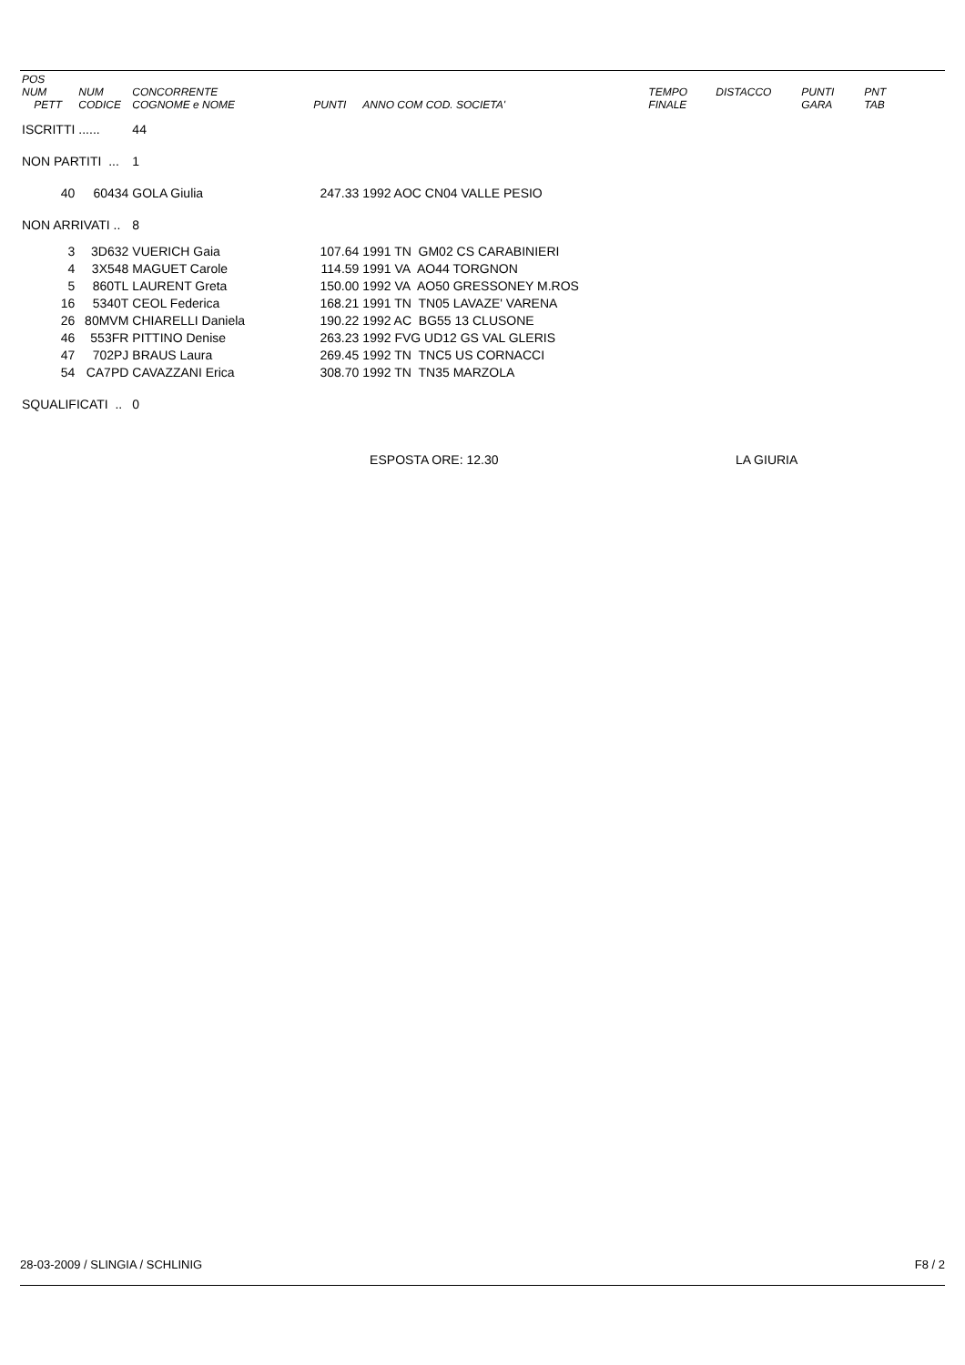| POS NUM PETT | NUM CODICE | CONCORRENTE COGNOME e NOME | PUNTI | ANNO COM COD. SOCIETA' | TEMPO FINALE | DISTACCO | PUNTI GARA | PNT TAB |
| --- | --- | --- | --- | --- | --- | --- | --- | --- |
| ISCRITTI | ...... | 44 | | | | | | |
| NON PARTITI ... | | 1 | | | | | | |
| 40 | 60434 | GOLA Giulia | 247.33 | 1992 AOC CN04 VALLE PESIO | | | | |
| NON ARRIVATI .. | | 8 | | | | | | |
| 3 | 3D632 | VUERICH Gaia | 107.64 | 1991 TN GM02 CS CARABINIERI | | | | |
| 4 | 3X548 | MAGUET Carole | 114.59 | 1991 VA AO44 TORGNON | | | | |
| 5 | 860TL | LAURENT Greta | 150.00 | 1992 VA AO50 GRESSONEY M.ROS | | | | |
| 16 | 5340T | CEOL Federica | 168.21 | 1991 TN TN05 LAVAZE' VARENA | | | | |
| 26 | 80MVM | CHIARELLI Daniela | 190.22 | 1992 AC BG55 13 CLUSONE | | | | |
| 46 | 553FR | PITTINO Denise | 263.23 | 1992 FVG UD12 GS VAL GLERIS | | | | |
| 47 | 702PJ | BRAUS Laura | 269.45 | 1992 TN TNC5 US CORNACCI | | | | |
| 54 | CA7PD | CAVAZZANI Erica | 308.70 | 1992 TN TN35 MARZOLA | | | | |
| SQUALIFICATI .. | | 0 | | | | | | |
| | | | | ESPOSTA ORE: 12.30 | LA GIURIA | | | |
28-03-2009 / SLINGIA / SCHLINIG F8 / 2